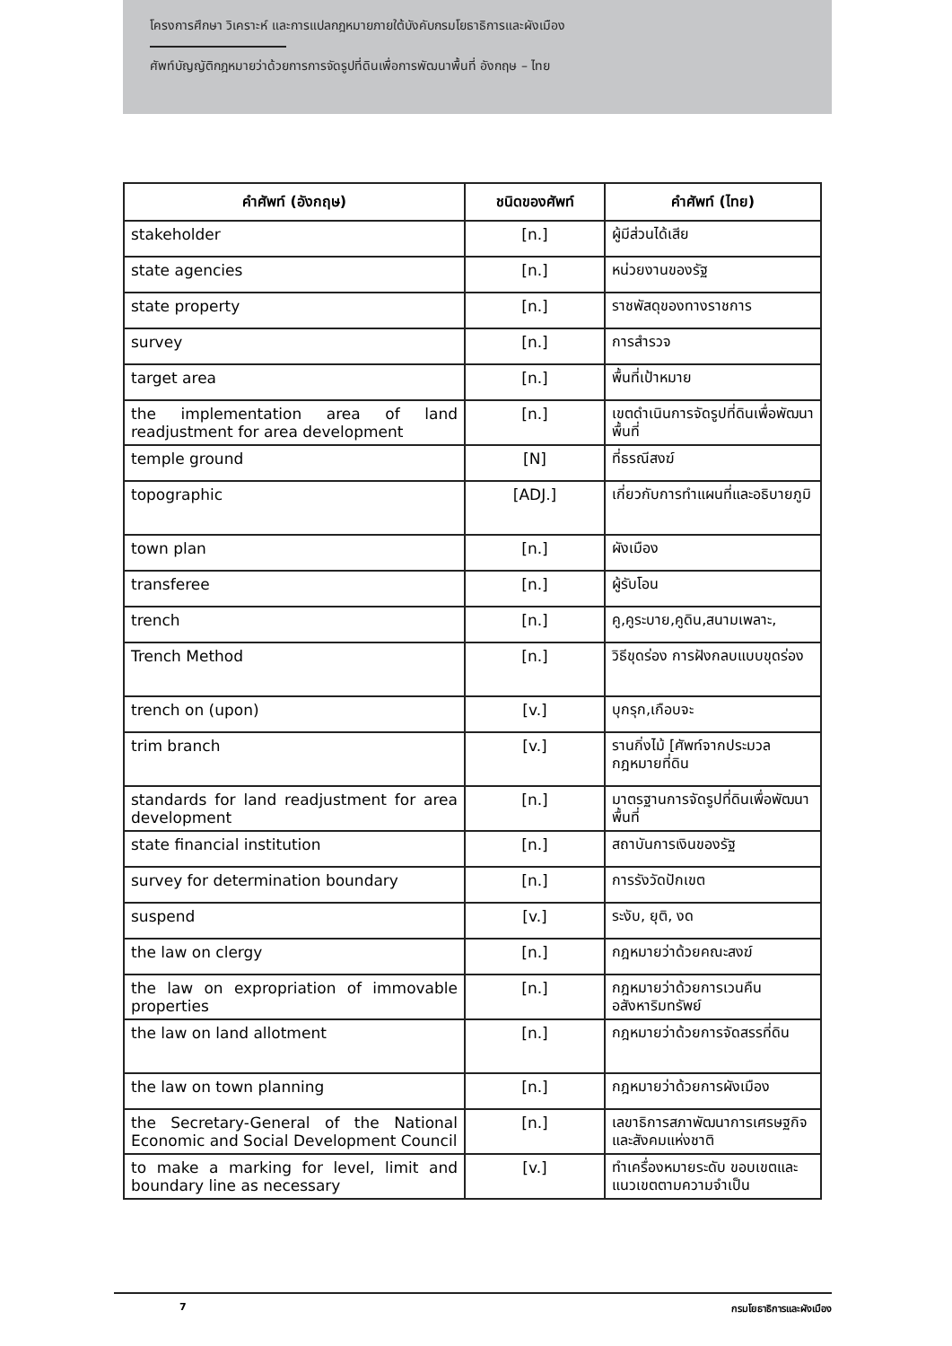โครงการศึกษา วิเคราะห์ และการแปลกฎหมายภายใต้บังคับกรมโยธาธิการและผังเมือง
ศัพท์บัญญัติกฎหมายว่าด้วยการการจัดรูปที่ดินเพื่อการพัฒนาพื้นที่ อังกฤษ – ไทย
| คำศัพท์ (อังกฤษ) | ชนิดของศัพท์ | คำศัพท์ (ไทย) |
| --- | --- | --- |
| stakeholder | [n.] | ผู้มีส่วนได้เสีย |
| state agencies | [n.] | หน่วยงานของรัฐ |
| state property | [n.] | ราชพัสดุของทางราชการ |
| survey | [n.] | การสำรวจ |
| target area | [n.] | พื้นที่เป้าหมาย |
| the implementation area of land readjustment for area development | [n.] | เขตดำเนินการจัดรูปที่ดินเพื่อพัฒนาพื้นที่ |
| temple ground | [N] | ที่ธรณีสงฆ์ |
| topographic | [ADJ.] | เกี่ยวกับการทำแผนที่และอธิบายภูมิ |
| town plan | [n.] | ผังเมือง |
| transferee | [n.] | ผู้รับโอน |
| trench | [n.] | คู,คูระบาย,คูดิน,สนามเพลาะ, |
| Trench Method | [n.] | วิธีขุดร่อง การฝังกลบแบบขุดร่อง |
| trench on (upon) | [v.] | บุกรุก,เกือบจะ |
| trim branch | [v.] | รานกิ่งไม้ [ศัพท์จากประมวลกฎหมายที่ดิน |
| standards for land readjustment for area development | [n.] | มาตรฐานการจัดรูปที่ดินเพื่อพัฒนาพื้นที่ |
| state financial institution | [n.] | สถาบันการเงินของรัฐ |
| survey for determination boundary | [n.] | การรังวัดปักเขต |
| suspend | [v.] | ระงับ, ยุติ, งด |
| the law on clergy | [n.] | กฎหมายว่าด้วยคณะสงฆ์ |
| the law on expropriation of immovable properties | [n.] | กฎหมายว่าด้วยการเวนคืนอสังหาริมทรัพย์ |
| the law on land allotment | [n.] | กฎหมายว่าด้วยการจัดสรรที่ดิน |
| the law on town planning | [n.] | กฎหมายว่าด้วยการผังเมือง |
| the Secretary-General of the National Economic and Social Development Council | [n.] | เลขาธิการสภาพัฒนาการเศรษฐกิจและสังคมแห่งชาติ |
| to make a marking for level, limit and boundary line as necessary | [v.] | ทำเครื่องหมายระดับ ขอบเขตและแนวเขตตามความจำเป็น |
7 กรมโยธาธิการและผังเมือง